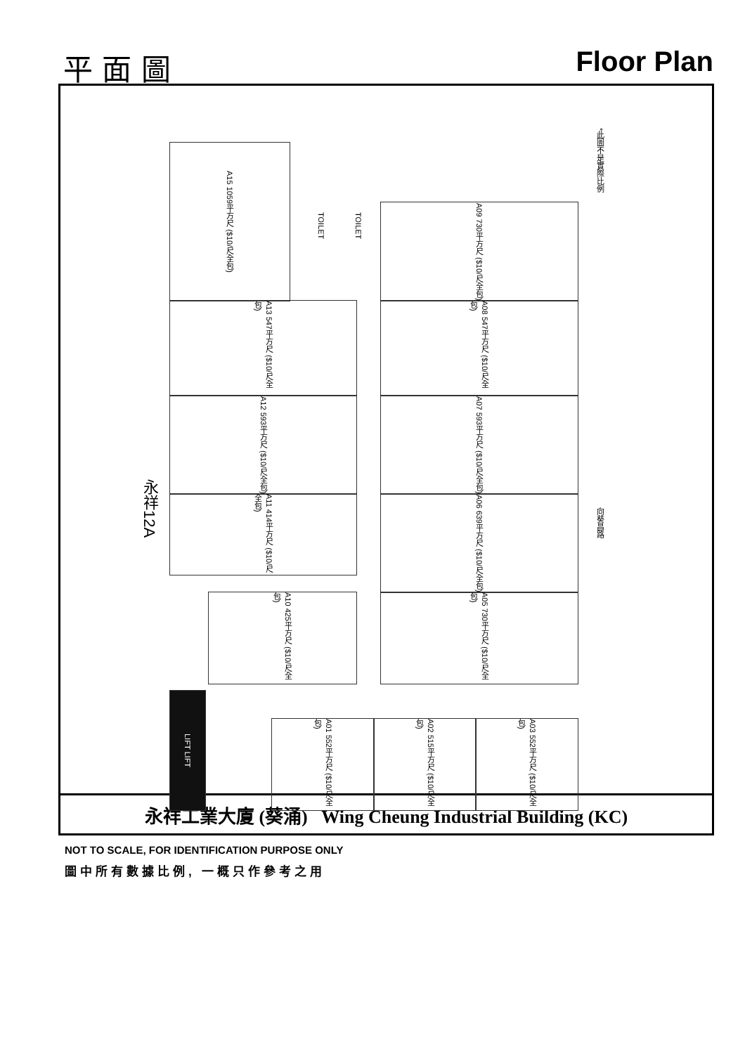平 面 圖 Floor Plan
A15 1059平方尺 ($10/尺全包)
A09 730平方尺 ($10/尺全包)
TOILET
TOILET
A13 547平方尺 ($10/尺全包)
A08 547平方尺 ($10/尺全包)
A12 593平方尺 ($10/尺全包)
A07 593平方尺 ($10/尺全包)
A11 414平方尺 ($10/尺全包)
A06 639平方尺 ($10/尺全包)
A10 425平方尺 ($10/尺全包)
A05 730平方尺 ($10/尺全包)
永祥12A
LIFT LIFT
A01 552平方尺 ($10/尺全包)
A02 515平方尺 ($10/尺全包)
A03 552平方尺 ($10/尺全包)
*此圖不是實際比例
向葵昌路
永祥工業大廈 (葵涌) Wing Cheung Industrial Building (KC)
NOT TO SCALE, FOR IDENTIFICATION PURPOSE ONLY
圖中所有數據比例, 一概只作參考之用